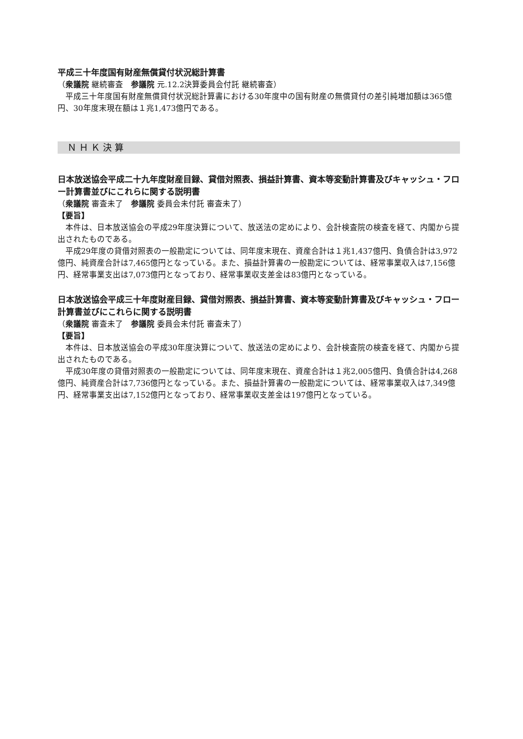平成三十年度国有財産無償貸付状況総計算書
（衆議院 継続審査　参議院 元.12.2決算委員会付託 継続審査）
平成三十年度国有財産無償貸付状況総計算書における30年度中の国有財産の無償貸付の差引純増加額は365億円、30年度末現在額は１兆1,473億円である。
ＮＨＫ決算
日本放送協会平成二十九年度財産目録、貸借対照表、損益計算書、資本等変動計算書及びキャッシュ・フロー計算書並びにこれらに関する説明書
（衆議院 審査未了　参議院 委員会未付託 審査未了）
【要旨】
本件は、日本放送協会の平成29年度決算について、放送法の定めにより、会計検査院の検査を経て、内閣から提出されたものである。
平成29年度の貸借対照表の一般勘定については、同年度末現在、資産合計は１兆1,437億円、負債合計は3,972億円、純資産合計は7,465億円となっている。また、損益計算書の一般勘定については、経常事業収入は7,156億円、経常事業支出は7,073億円となっており、経常事業収支差金は83億円となっている。
日本放送協会平成三十年度財産目録、貸借対照表、損益計算書、資本等変動計算書及びキャッシュ・フロー計算書並びにこれらに関する説明書
（衆議院 審査未了　参議院 委員会未付託 審査未了）
【要旨】
本件は、日本放送協会の平成30年度決算について、放送法の定めにより、会計検査院の検査を経て、内閣から提出されたものである。
平成30年度の貸借対照表の一般勘定については、同年度末現在、資産合計は１兆2,005億円、負債合計は4,268億円、純資産合計は7,736億円となっている。また、損益計算書の一般勘定については、経常事業収入は7,349億円、経常事業支出は7,152億円となっており、経常事業収支差金は197億円となっている。